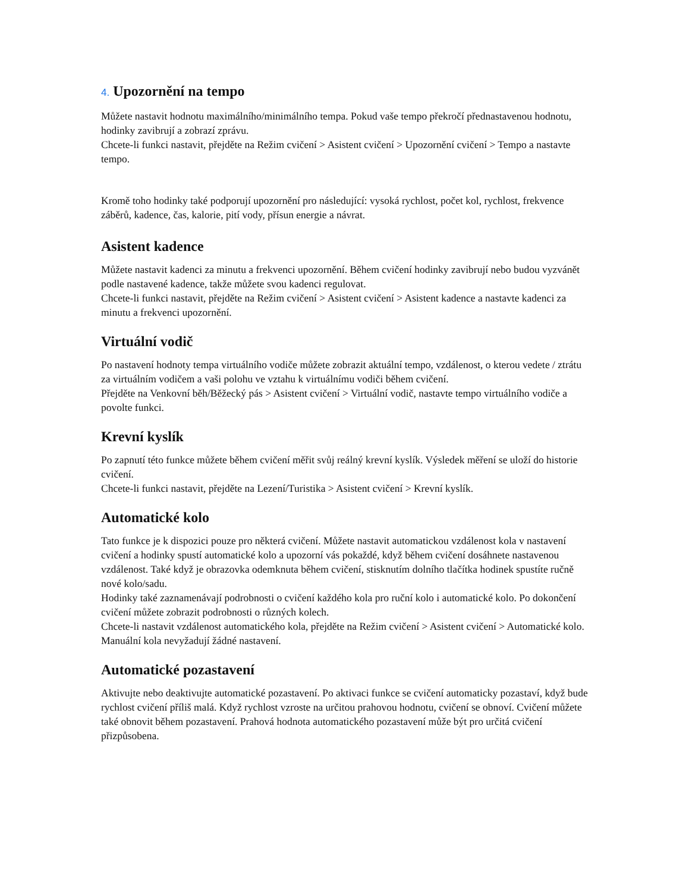4. Upozornění na tempo
Můžete nastavit hodnotu maximálního/minimálního tempa. Pokud vaše tempo překročí přednastavenou hodnotu, hodinky zavibrují a zobrazí zprávu.
Chcete-li funkci nastavit, přejděte na Režim cvičení > Asistent cvičení > Upozornění cvičení > Tempo a nastavte tempo.
Kromě toho hodinky také podporují upozornění pro následující: vysoká rychlost, počet kol, rychlost, frekvence záběrů, kadence, čas, kalorie, pití vody, přísun energie a návrat.
Asistent kadence
Můžete nastavit kadenci za minutu a frekvenci upozornění. Během cvičení hodinky zavibrují nebo budou vyzvánět podle nastavené kadence, takže můžete svou kadenci regulovat.
Chcete-li funkci nastavit, přejděte na Režim cvičení > Asistent cvičení > Asistent kadence a nastavte kadenci za minutu a frekvenci upozornění.
Virtuální vodič
Po nastavení hodnoty tempa virtuálního vodiče můžete zobrazit aktuální tempo, vzdálenost, o kterou vedete / ztrátu za virtuálním vodičem a vaši polohu ve vztahu k virtuálnímu vodiči během cvičení.
Přejděte na Venkovní běh/Běžecký pás > Asistent cvičení > Virtuální vodič, nastavte tempo virtuálního vodiče a povolte funkci.
Krevní kyslík
Po zapnutí této funkce můžete během cvičení měřit svůj reálný krevní kyslík. Výsledek měření se uloží do historie cvičení.
Chcete-li funkci nastavit, přejděte na Lezení/Turistika > Asistent cvičení > Krevní kyslík.
Automatické kolo
Tato funkce je k dispozici pouze pro některá cvičení. Můžete nastavit automatickou vzdálenost kola v nastavení cvičení a hodinky spustí automatické kolo a upozorní vás pokaždé, když během cvičení dosáhnete nastavenou vzdálenost. Také když je obrazovka odemknuta během cvičení, stisknutím dolního tlačítka hodinek spustíte ručně nové kolo/sadu.
Hodinky také zaznamenávají podrobnosti o cvičení každého kola pro ruční kolo i automatické kolo. Po dokončení cvičení můžete zobrazit podrobnosti o různých kolech.
Chcete-li nastavit vzdálenost automatického kola, přejděte na Režim cvičení > Asistent cvičení > Automatické kolo. Manuální kola nevyžadují žádné nastavení.
Automatické pozastavení
Aktivujte nebo deaktivujte automatické pozastavení. Po aktivaci funkce se cvičení automaticky pozastaví, když bude rychlost cvičení příliš malá. Když rychlost vzroste na určitou prahovou hodnotu, cvičení se obnoví. Cvičení můžete také obnovit během pozastavení. Prahová hodnota automatického pozastavení může být pro určitá cvičení přizpůsobena.